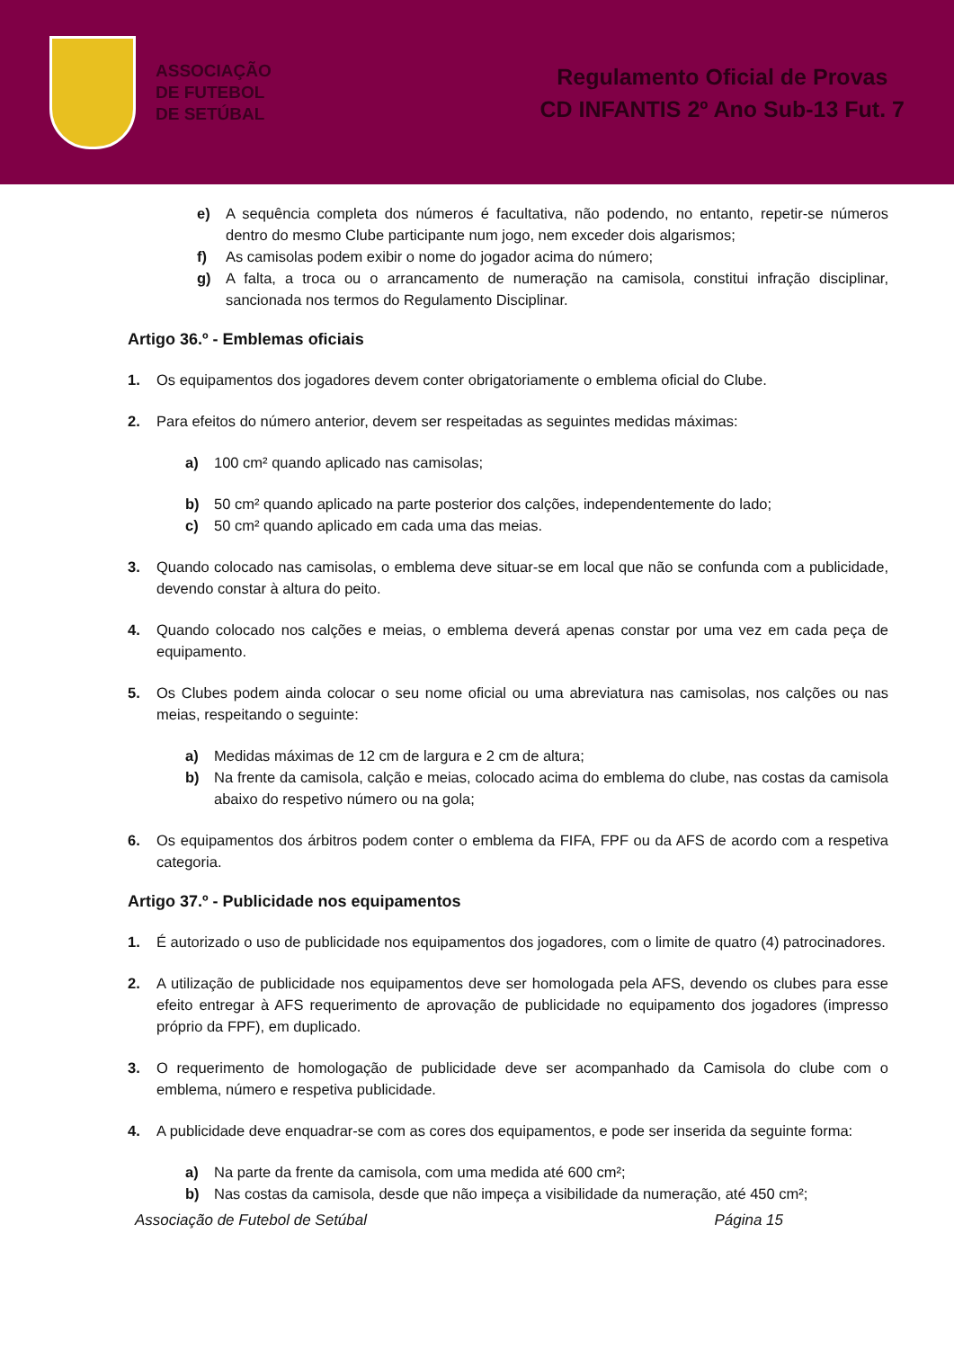ASSOCIAÇÃO
DE FUTEBOL
DE SETÚBAL
Regulamento Oficial de Provas
CD INFANTIS 2º Ano Sub-13 Fut. 7
e) A sequência completa dos números é facultativa, não podendo, no entanto, repetir-se números dentro do mesmo Clube participante num jogo, nem exceder dois algarismos;
f) As camisolas podem exibir o nome do jogador acima do número;
g) A falta, a troca ou o arrancamento de numeração na camisola, constitui infração disciplinar, sancionada nos termos do Regulamento Disciplinar.
Artigo 36.º - Emblemas oficiais
1. Os equipamentos dos jogadores devem conter obrigatoriamente o emblema oficial do Clube.
2. Para efeitos do número anterior, devem ser respeitadas as seguintes medidas máximas:
a) 100 cm² quando aplicado nas camisolas;
b) 50 cm² quando aplicado na parte posterior dos calções, independentemente do lado;
c) 50 cm² quando aplicado em cada uma das meias.
3. Quando colocado nas camisolas, o emblema deve situar-se em local que não se confunda com a publicidade, devendo constar à altura do peito.
4. Quando colocado nos calções e meias, o emblema deverá apenas constar por uma vez em cada peça de equipamento.
5. Os Clubes podem ainda colocar o seu nome oficial ou uma abreviatura nas camisolas, nos calções ou nas meias, respeitando o seguinte:
a) Medidas máximas de 12 cm de largura e 2 cm de altura;
b) Na frente da camisola, calção e meias, colocado acima do emblema do clube, nas costas da camisola abaixo do respetivo número ou na gola;
6. Os equipamentos dos árbitros podem conter o emblema da FIFA, FPF ou da AFS de acordo com a respetiva categoria.
Artigo 37.º - Publicidade nos equipamentos
1. É autorizado o uso de publicidade nos equipamentos dos jogadores, com o limite de quatro (4) patrocinadores.
2. A utilização de publicidade nos equipamentos deve ser homologada pela AFS, devendo os clubes para esse efeito entregar à AFS requerimento de aprovação de publicidade no equipamento dos jogadores (impresso próprio da FPF), em duplicado.
3. O requerimento de homologação de publicidade deve ser acompanhado da Camisola do clube com o emblema, número e respetiva publicidade.
4. A publicidade deve enquadrar-se com as cores dos equipamentos, e pode ser inserida da seguinte forma:
a) Na parte da frente da camisola, com uma medida até 600 cm²;
b) Nas costas da camisola, desde que não impeça a visibilidade da numeração, até 450 cm²;
Associação de Futebol de Setúbal Página 15